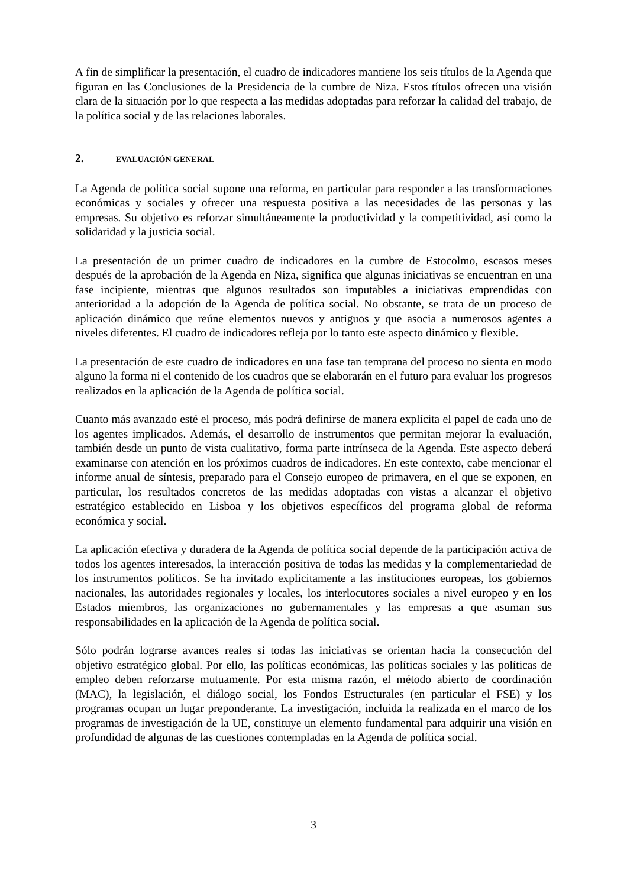A fin de simplificar la presentación, el cuadro de indicadores mantiene los seis títulos de la Agenda que figuran en las Conclusiones de la Presidencia de la cumbre de Niza. Estos títulos ofrecen una visión clara de la situación por lo que respecta a las medidas adoptadas para reforzar la calidad del trabajo, de la política social y de las relaciones laborales.
2. EVALUACIÓN GENERAL
La Agenda de política social supone una reforma, en particular para responder a las transformaciones económicas y sociales y ofrecer una respuesta positiva a las necesidades de las personas y las empresas. Su objetivo es reforzar simultáneamente la productividad y la competitividad, así como la solidaridad y la justicia social.
La presentación de un primer cuadro de indicadores en la cumbre de Estocolmo, escasos meses después de la aprobación de la Agenda en Niza, significa que algunas iniciativas se encuentran en una fase incipiente, mientras que algunos resultados son imputables a iniciativas emprendidas con anterioridad a la adopción de la Agenda de política social. No obstante, se trata de un proceso de aplicación dinámico que reúne elementos nuevos y antiguos y que asocia a numerosos agentes a niveles diferentes. El cuadro de indicadores refleja por lo tanto este aspecto dinámico y flexible.
La presentación de este cuadro de indicadores en una fase tan temprana del proceso no sienta en modo alguno la forma ni el contenido de los cuadros que se elaborarán en el futuro para evaluar los progresos realizados en la aplicación de la Agenda de política social.
Cuanto más avanzado esté el proceso, más podrá definirse de manera explícita el papel de cada uno de los agentes implicados. Además, el desarrollo de instrumentos que permitan mejorar la evaluación, también desde un punto de vista cualitativo, forma parte intrínseca de la Agenda. Este aspecto deberá examinarse con atención en los próximos cuadros de indicadores. En este contexto, cabe mencionar el informe anual de síntesis, preparado para el Consejo europeo de primavera, en el que se exponen, en particular, los resultados concretos de las medidas adoptadas con vistas a alcanzar el objetivo estratégico establecido en Lisboa y los objetivos específicos del programa global de reforma económica y social.
La aplicación efectiva y duradera de la Agenda de política social depende de la participación activa de todos los agentes interesados, la interacción positiva de todas las medidas y la complementariedad de los instrumentos políticos. Se ha invitado explícitamente a las instituciones europeas, los gobiernos nacionales, las autoridades regionales y locales, los interlocutores sociales a nivel europeo y en los Estados miembros, las organizaciones no gubernamentales y las empresas a que asuman sus responsabilidades en la aplicación de la Agenda de política social.
Sólo podrán lograrse avances reales si todas las iniciativas se orientan hacia la consecución del objetivo estratégico global. Por ello, las políticas económicas, las políticas sociales y las políticas de empleo deben reforzarse mutuamente. Por esta misma razón, el método abierto de coordinación (MAC), la legislación, el diálogo social, los Fondos Estructurales (en particular el FSE) y los programas ocupan un lugar preponderante. La investigación, incluida la realizada en el marco de los programas de investigación de la UE, constituye un elemento fundamental para adquirir una visión en profundidad de algunas de las cuestiones contempladas en la Agenda de política social.
3